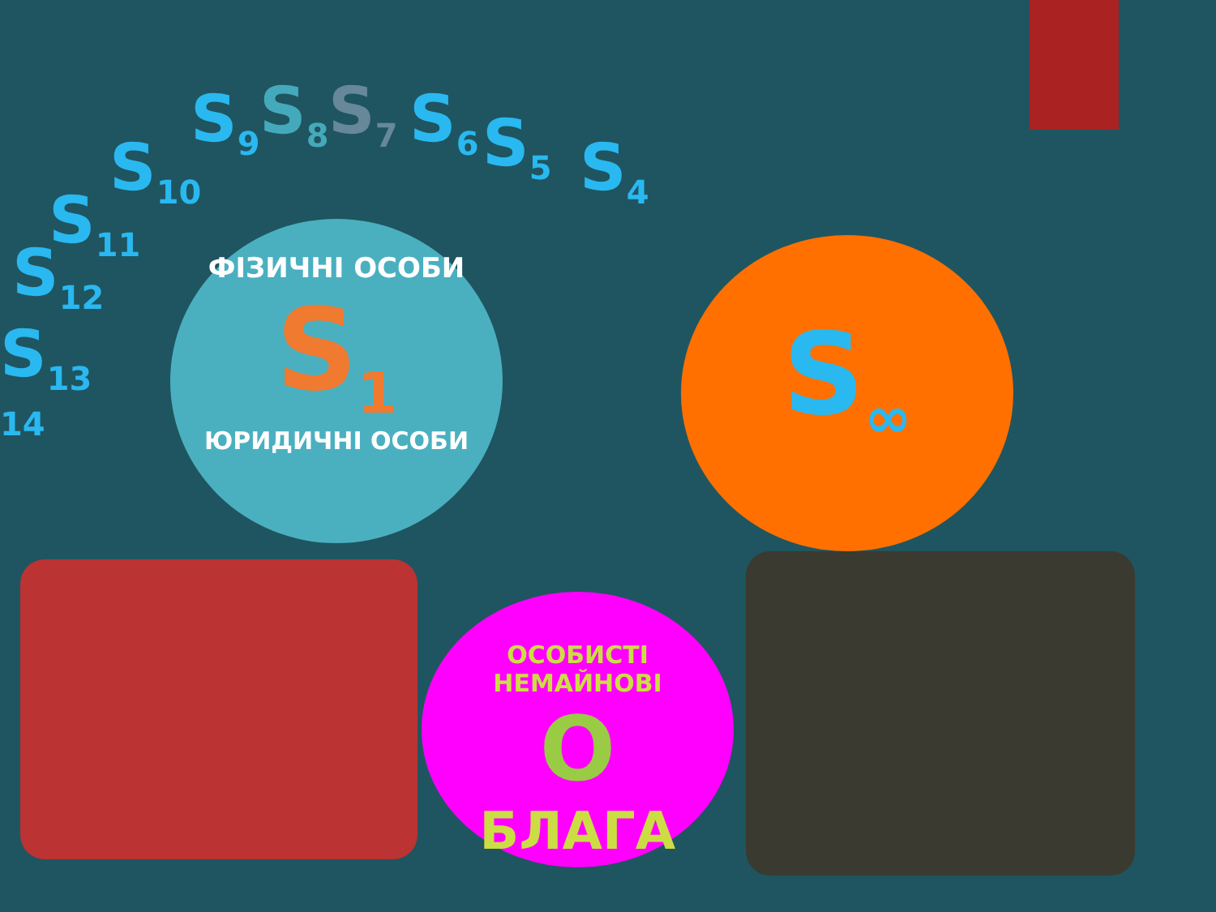S<sub>9</sub> S<sub>8</sub> S<sub>7</sub> S<sub>6</sub> S<sub>5</sub> S<sub>4</sub>
S<sub>10</sub>
S<sub>11</sub>
S<sub>12</sub>
S<sub>13</sub>
14
ФІЗИЧНІ ОСОБИ
S<sub>1</sub>
ЮРИДИЧНІ ОСОБИ
S<sub>∞</sub>
ОСОБИСТІ НЕМАЙНОВІ
О
БЛАГА